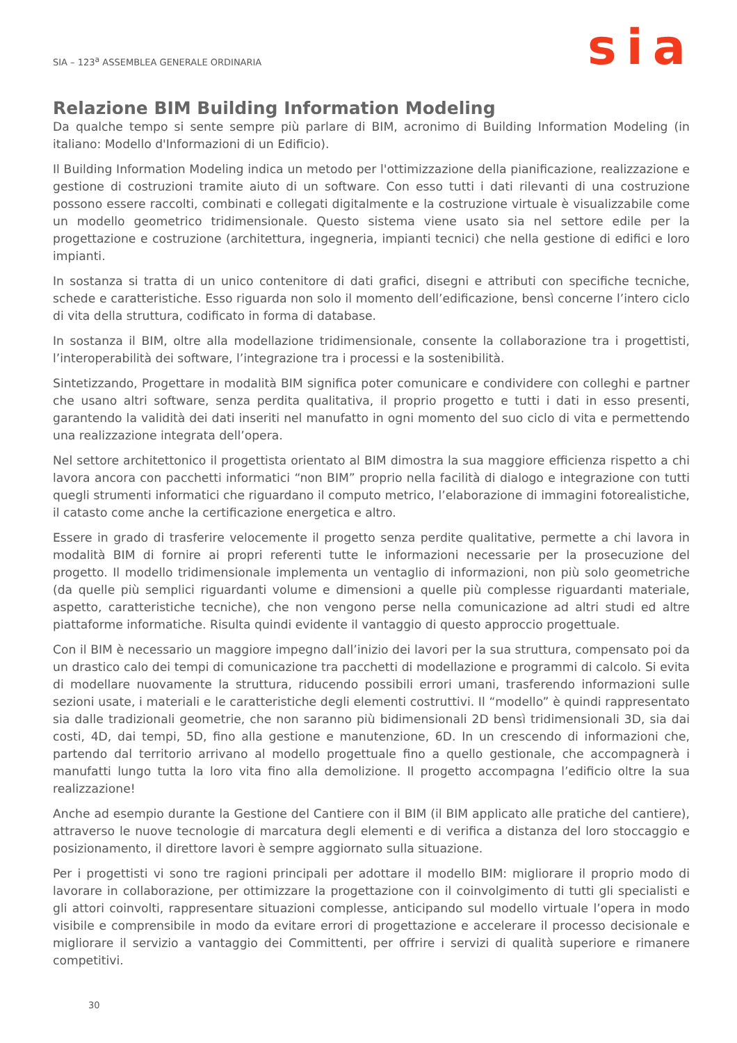SIA – 123<sup>a</sup> ASSEMBLEA GENERALE ORDINARIA
sia
Relazione BIM Building Information Modeling
Da qualche tempo si sente sempre più parlare di BIM, acronimo di Building Information Modeling (in italiano: Modello d'Informazioni di un Edificio).
Il Building Information Modeling indica un metodo per l'ottimizzazione della pianificazione, realizzazione e gestione di costruzioni tramite aiuto di un software. Con esso tutti i dati rilevanti di una costruzione possono essere raccolti, combinati e collegati digitalmente e la costruzione virtuale è visualizzabile come un modello geometrico tridimensionale. Questo sistema viene usato sia nel settore edile per la progettazione e costruzione (architettura, ingegneria, impianti tecnici) che nella gestione di edifici e loro impianti.
In sostanza si tratta di un unico contenitore di dati grafici, disegni e attributi con specifiche tecniche, schede e caratteristiche. Esso riguarda non solo il momento dell’edificazione, bensì concerne l’intero ciclo di vita della struttura, codificato in forma di database.
In sostanza il BIM, oltre alla modellazione tridimensionale, consente la collaborazione tra i progettisti, l’interoperabilità dei software, l’integrazione tra i processi e la sostenibilità.
Sintetizzando, Progettare in modalità BIM significa poter comunicare e condividere con colleghi e partner che usano altri software, senza perdita qualitativa, il proprio progetto e tutti i dati in esso presenti, garantendo la validità dei dati inseriti nel manufatto in ogni momento del suo ciclo di vita e permettendo una realizzazione integrata dell’opera.
Nel settore architettonico il progettista orientato al BIM dimostra la sua maggiore efficienza rispetto a chi lavora ancora con pacchetti informatici “non BIM” proprio nella facilità di dialogo e integrazione con tutti quegli strumenti informatici che riguardano il computo metrico, l’elaborazione di immagini fotorealistiche, il catasto come anche la certificazione energetica e altro.
Essere in grado di trasferire velocemente il progetto senza perdite qualitative, permette a chi lavora in modalità BIM di fornire ai propri referenti tutte le informazioni necessarie per la prosecuzione del progetto. Il modello tridimensionale implementa un ventaglio di informazioni, non più solo geometriche (da quelle più semplici riguardanti volume e dimensioni a quelle più complesse riguardanti materiale, aspetto, caratteristiche tecniche), che non vengono perse nella comunicazione ad altri studi ed altre piattaforme informatiche. Risulta quindi evidente il vantaggio di questo approccio progettuale.
Con il BIM è necessario un maggiore impegno dall’inizio dei lavori per la sua struttura, compensato poi da un drastico calo dei tempi di comunicazione tra pacchetti di modellazione e programmi di calcolo. Si evita di modellare nuovamente la struttura, riducendo possibili errori umani, trasferendo informazioni sulle sezioni usate, i materiali e le caratteristiche degli elementi costruttivi. Il “modello” è quindi rappresentato sia dalle tradizionali geometrie, che non saranno più bidimensionali 2D bensì tridimensionali 3D, sia dai costi, 4D, dai tempi, 5D, fino alla gestione e manutenzione, 6D. In un crescendo di informazioni che, partendo dal territorio arrivano al modello progettuale fino a quello gestionale, che accompagnerà i manufatti lungo tutta la loro vita fino alla demolizione. Il progetto accompagna l’edificio oltre la sua realizzazione!
Anche ad esempio durante la Gestione del Cantiere con il BIM (il BIM applicato alle pratiche del cantiere), attraverso le nuove tecnologie di marcatura degli elementi e di verifica a distanza del loro stoccaggio e posizionamento, il direttore lavori è sempre aggiornato sulla situazione.
Per i progettisti vi sono tre ragioni principali per adottare il modello BIM: migliorare il proprio modo di lavorare in collaborazione, per ottimizzare la progettazione con il coinvolgimento di tutti gli specialisti e gli attori coinvolti, rappresentare situazioni complesse, anticipando sul modello virtuale l’opera in modo visibile e comprensibile in modo da evitare errori di progettazione e accelerare il processo decisionale e migliorare il servizio a vantaggio dei Committenti, per offrire i servizi di qualità superiore e rimanere competitivi.
30